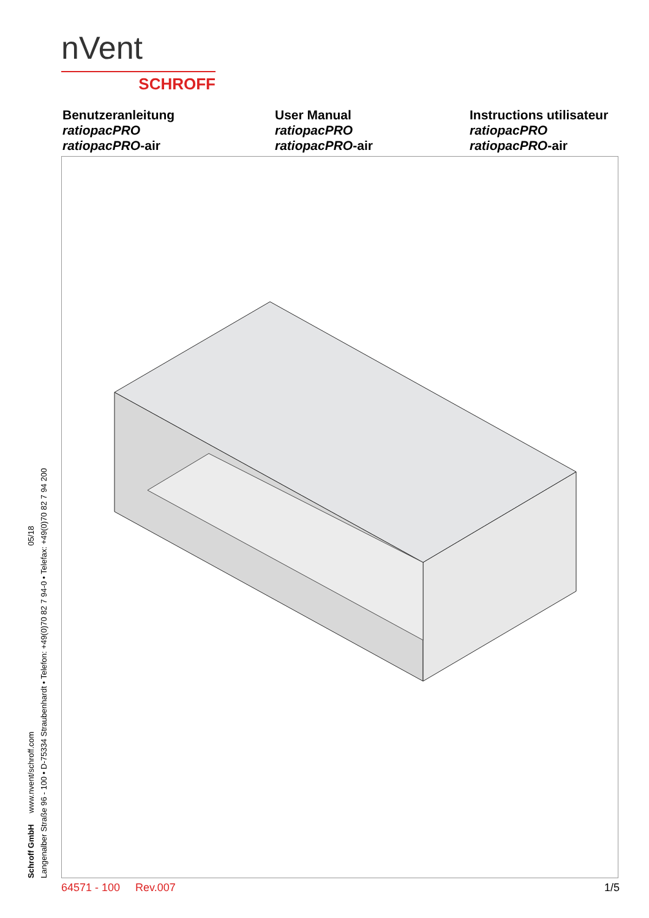nVent
SCHROFF
Benutzeranleitung
ratiopacPRO
ratiopacPRO-air
User Manual
ratiopacPRO
ratiopacPRO-air
Instructions utilisateur
ratiopacPRO
ratiopacPRO-air
Schroff GmbH www.nvent/schroff.com 05/18
Langenalber Straße 96 - 100 • D-75334 Straubenhardt • Telefon: +49(0)70 82 7 94-0 • Telefax: +49(0)70 82 7 94 200
64571 - 100 Rev.007 1/5